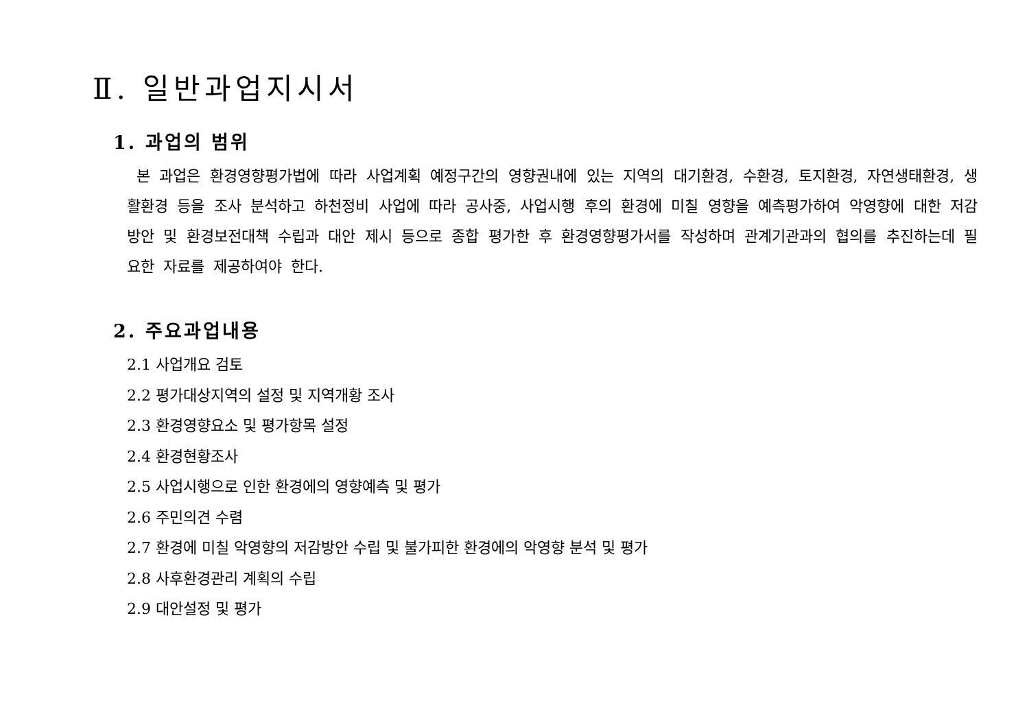Ⅱ. 일반과업지시서
1. 과업의 범위
본 과업은 환경영향평가법에 따라 사업계획 예정구간의 영향권내에 있는 지역의 대기환경, 수환경, 토지환경, 자연생태환경, 생활환경 등을 조사 분석하고 하천정비 사업에 따라 공사중, 사업시행 후의 환경에 미칠 영향을 예측평가하여 악영향에 대한 저감방안 및 환경보전대책 수립과 대안 제시 등으로 종합 평가한 후 환경영향평가서를 작성하며 관계기관과의 협의를 추진하는데 필요한 자료를 제공하여야 한다.
2. 주요과업내용
2.1 사업개요 검토
2.2 평가대상지역의 설정 및 지역개황 조사
2.3 환경영향요소 및 평가항목 설정
2.4 환경현황조사
2.5 사업시행으로 인한 환경에의 영향예측 및 평가
2.6 주민의견 수렴
2.7 환경에 미칠 악영향의 저감방안 수립 및 불가피한 환경에의 악영향 분석 및 평가
2.8 사후환경관리 계획의 수립
2.9 대안설정 및 평가